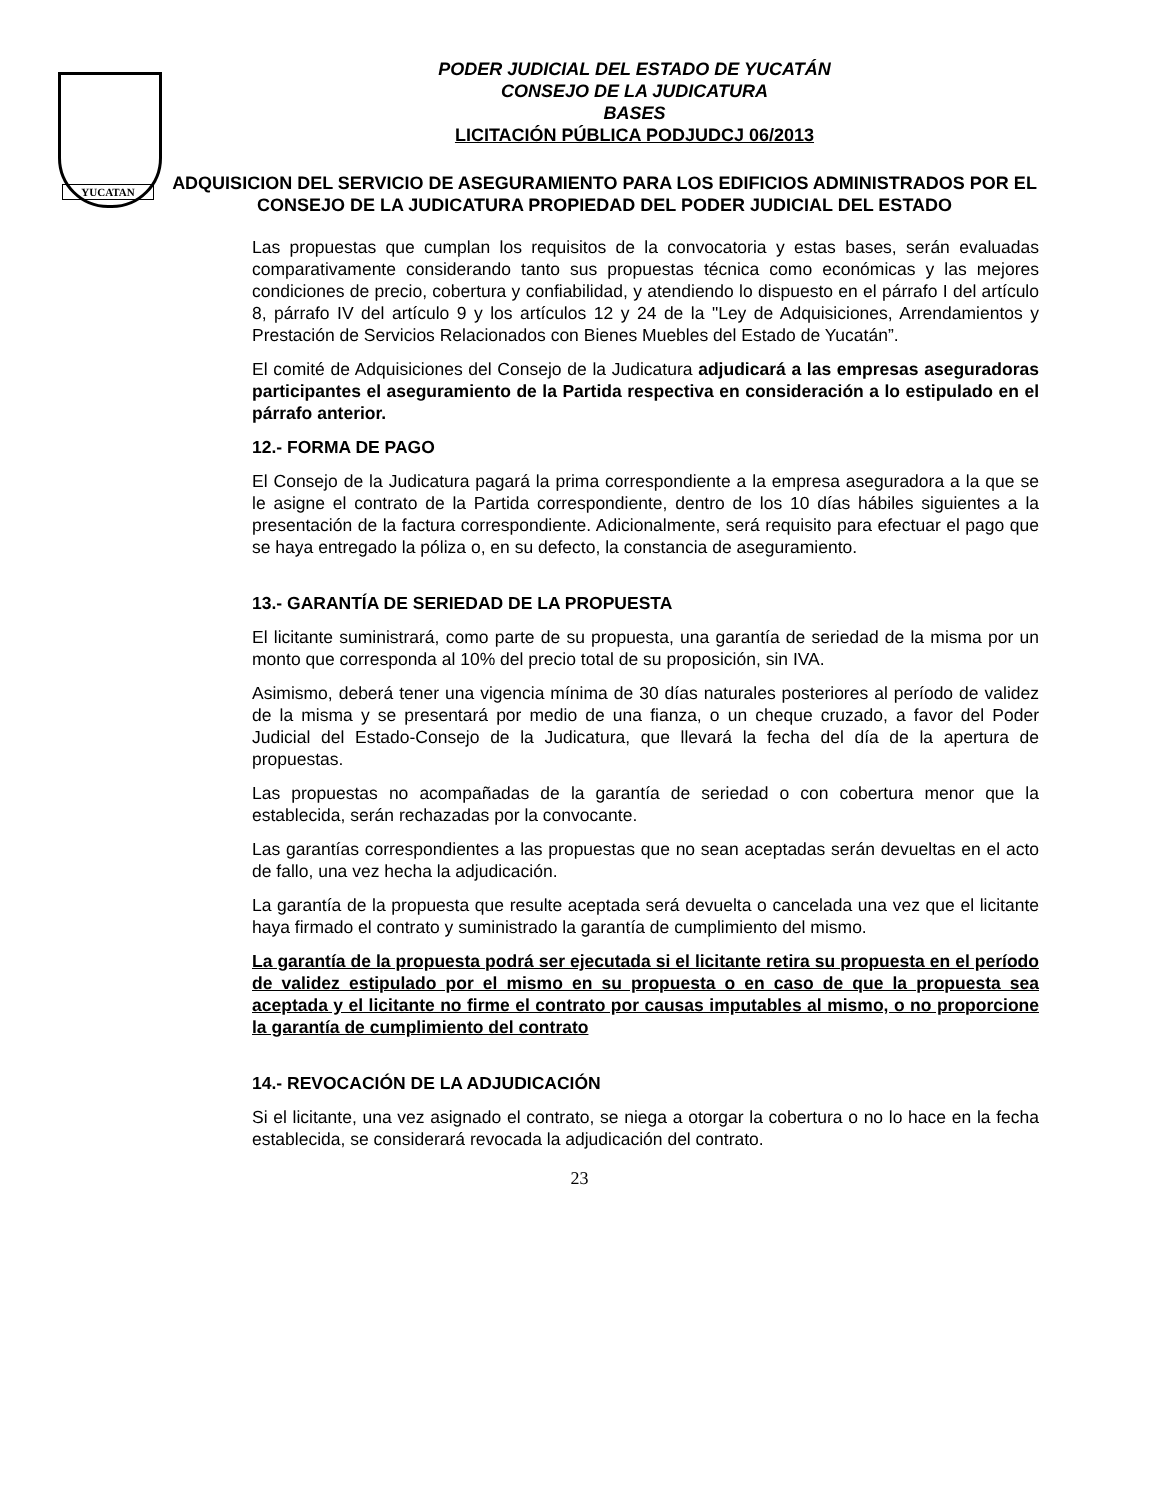YUCATAN
PODER JUDICIAL DEL ESTADO DE YUCATÁN
CONSEJO DE LA JUDICATURA
BASES
LICITACIÓN PÚBLICA PODJUDCJ 06/2013
ADQUISICION DEL SERVICIO DE ASEGURAMIENTO PARA LOS EDIFICIOS ADMINISTRADOS POR EL CONSEJO DE LA JUDICATURA PROPIEDAD DEL PODER JUDICIAL DEL ESTADO
Las propuestas que cumplan los requisitos de la convocatoria y estas bases, serán evaluadas comparativamente considerando tanto sus propuestas técnica como económicas y las mejores condiciones de precio, cobertura y confiabilidad, y atendiendo lo dispuesto en el párrafo I del artículo 8, párrafo IV del artículo 9 y los artículos 12 y 24 de la "Ley de Adquisiciones, Arrendamientos y Prestación de Servicios Relacionados con Bienes Muebles del Estado de Yucatán”.
El comité de Adquisiciones del Consejo de la Judicatura adjudicará a las empresas aseguradoras participantes el aseguramiento de la Partida respectiva en consideración a lo estipulado en el párrafo anterior.
12.- FORMA DE PAGO
El Consejo de la Judicatura pagará la prima correspondiente a la empresa aseguradora a la que se le asigne el contrato de la Partida correspondiente, dentro de los 10 días hábiles siguientes a la presentación de la factura correspondiente. Adicionalmente, será requisito para efectuar el pago que se haya entregado la póliza o, en su defecto, la constancia de aseguramiento.
13.- GARANTÍA DE SERIEDAD DE LA PROPUESTA
El licitante suministrará, como parte de su propuesta, una garantía de seriedad de la misma por un monto que corresponda al 10% del precio total de su proposición, sin IVA.
Asimismo, deberá tener una vigencia mínima de 30 días naturales posteriores al período de validez de la misma y se presentará por medio de una fianza, o un cheque cruzado, a favor del Poder Judicial del Estado-Consejo de la Judicatura, que llevará la fecha del día de la apertura de propuestas.
Las propuestas no acompañadas de la garantía de seriedad o con cobertura menor que la establecida, serán rechazadas por la convocante.
Las garantías correspondientes a las propuestas que no sean aceptadas serán devueltas en el acto de fallo, una vez hecha la adjudicación.
La garantía de la propuesta que resulte aceptada será devuelta o cancelada una vez que el licitante haya firmado el contrato y suministrado la garantía de cumplimiento del mismo.
La garantía de la propuesta podrá ser ejecutada si el licitante retira su propuesta en el período de validez estipulado por el mismo en su propuesta o en caso de que la propuesta sea aceptada y el licitante no firme el contrato por causas imputables al mismo, o no proporcione la garantía de cumplimiento del contrato
14.- REVOCACIÓN DE LA ADJUDICACIÓN
Si el licitante, una vez asignado el contrato, se niega a otorgar la cobertura o no lo hace en la fecha establecida, se considerará revocada la adjudicación del contrato.
23